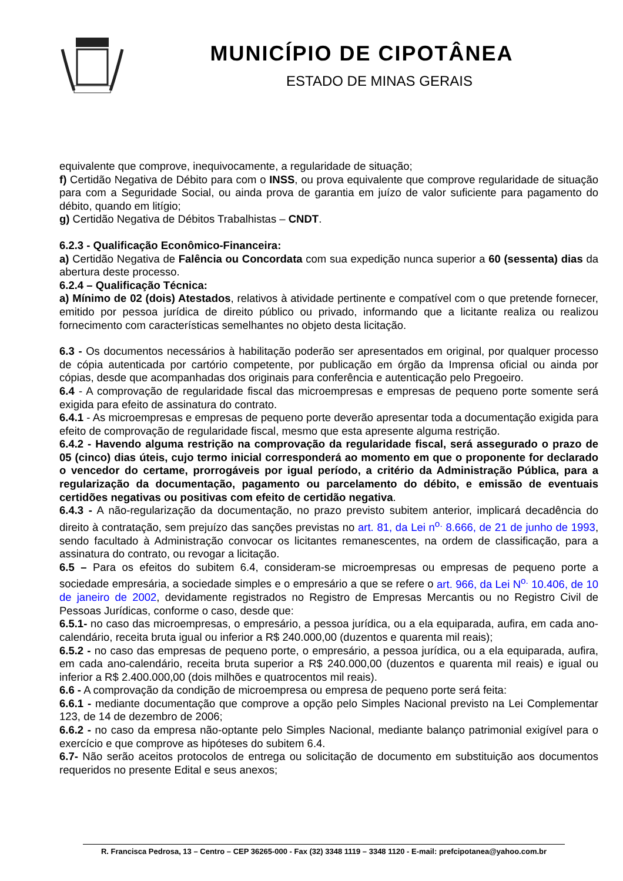MUNICÍPIO DE CIPOTÂNEA
ESTADO DE MINAS GERAIS
equivalente que comprove, inequivocamente, a regularidade de situação;
f) Certidão Negativa de Débito para com o INSS, ou prova equivalente que comprove regularidade de situação para com a Seguridade Social, ou ainda prova de garantia em juízo de valor suficiente para pagamento do débito, quando em litígio;
g) Certidão Negativa de Débitos Trabalhistas – CNDT.
6.2.3 - Qualificação Econômico-Financeira:
a) Certidão Negativa de Falência ou Concordata com sua expedição nunca superior a 60 (sessenta) dias da abertura deste processo.
6.2.4 – Qualificação Técnica:
a) Mínimo de 02 (dois) Atestados, relativos à atividade pertinente e compatível com o que pretende fornecer, emitido por pessoa jurídica de direito público ou privado, informando que a licitante realiza ou realizou fornecimento com características semelhantes no objeto desta licitação.
6.3 - Os documentos necessários à habilitação poderão ser apresentados em original, por qualquer processo de cópia autenticada por cartório competente, por publicação em órgão da Imprensa oficial ou ainda por cópias, desde que acompanhadas dos originais para conferência e autenticação pelo Pregoeiro.
6.4 - A comprovação de regularidade fiscal das microempresas e empresas de pequeno porte somente será exigida para efeito de assinatura do contrato.
6.4.1 - As microempresas e empresas de pequeno porte deverão apresentar toda a documentação exigida para efeito de comprovação de regularidade fiscal, mesmo que esta apresente alguma restrição.
6.4.2 - Havendo alguma restrição na comprovação da regularidade fiscal, será assegurado o prazo de 05 (cinco) dias úteis, cujo termo inicial corresponderá ao momento em que o proponente for declarado o vencedor do certame, prorrogáveis por igual período, a critério da Administração Pública, para a regularização da documentação, pagamento ou parcelamento do débito, e emissão de eventuais certidões negativas ou positivas com efeito de certidão negativa.
6.4.3 - A não-regularização da documentação, no prazo previsto subitem anterior, implicará decadência do direito à contratação, sem prejuízo das sanções previstas no art. 81, da Lei n<sup>o.</sup> 8.666, de 21 de junho de 1993, sendo facultado à Administração convocar os licitantes remanescentes, na ordem de classificação, para a assinatura do contrato, ou revogar a licitação.
6.5 – Para os efeitos do subitem 6.4, consideram-se microempresas ou empresas de pequeno porte a sociedade empresária, a sociedade simples e o empresário a que se refere o art. 966, da Lei N<sup>o.</sup> 10.406, de 10 de janeiro de 2002, devidamente registrados no Registro de Empresas Mercantis ou no Registro Civil de Pessoas Jurídicas, conforme o caso, desde que:
6.5.1- no caso das microempresas, o empresário, a pessoa jurídica, ou a ela equiparada, aufira, em cada ano-calendário, receita bruta igual ou inferior a R$ 240.000,00 (duzentos e quarenta mil reais);
6.5.2 - no caso das empresas de pequeno porte, o empresário, a pessoa jurídica, ou a ela equiparada, aufira, em cada ano-calendário, receita bruta superior a R$ 240.000,00 (duzentos e quarenta mil reais) e igual ou inferior a R$ 2.400.000,00 (dois milhões e quatrocentos mil reais).
6.6 - A comprovação da condição de microempresa ou empresa de pequeno porte será feita:
6.6.1 - mediante documentação que comprove a opção pelo Simples Nacional previsto na Lei Complementar 123, de 14 de dezembro de 2006;
6.6.2 - no caso da empresa não-optante pelo Simples Nacional, mediante balanço patrimonial exigível para o exercício e que comprove as hipóteses do subitem 6.4.
6.7- Não serão aceitos protocolos de entrega ou solicitação de documento em substituição aos documentos requeridos no presente Edital e seus anexos;
R. Francisca Pedrosa, 13 – Centro – CEP 36265-000 - Fax (32) 3348 1119 – 3348 1120 - E-mail: prefcipotanea@yahoo.com.br